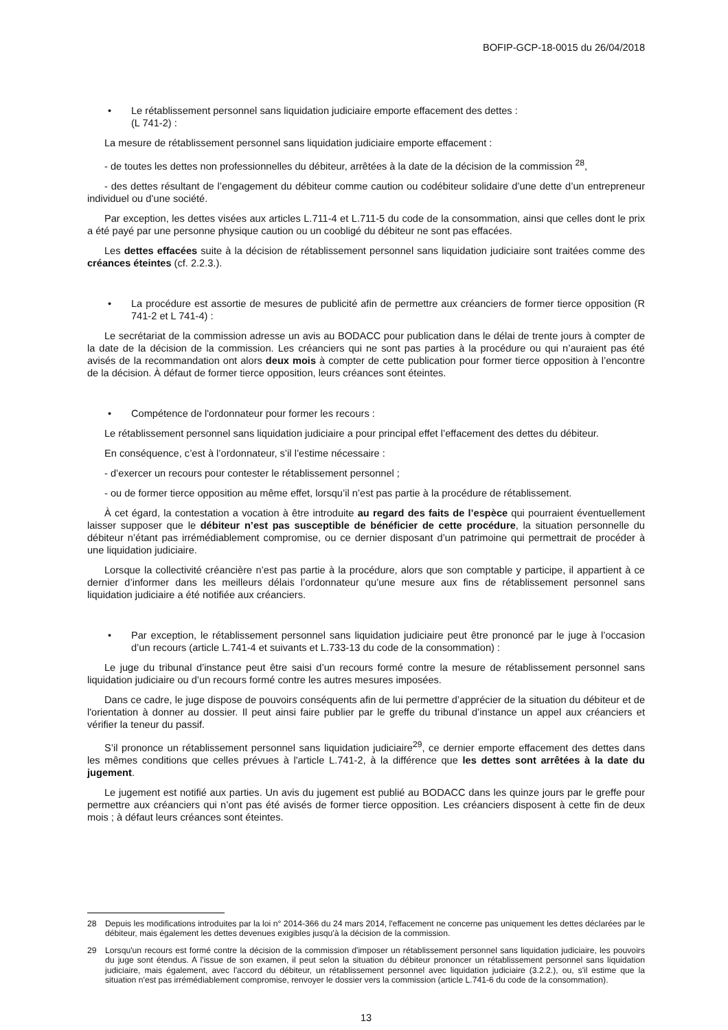BOFIP-GCP-18-0015 du 26/04/2018
• Le rétablissement personnel sans liquidation judiciaire emporte effacement des dettes :
(L 741-2) :
La mesure de rétablissement personnel sans liquidation judiciaire emporte effacement :
- de toutes les dettes non professionnelles du débiteur, arrêtées à la date de la décision de la commission <sup>28</sup>,
- des dettes résultant de l’engagement du débiteur comme caution ou codébiteur solidaire d’une dette d’un entrepreneur individuel ou d’une société.
Par exception, les dettes visées aux articles L.711-4 et L.711-5 du code de la consommation, ainsi que celles dont le prix a été payé par une personne physique caution ou un coobligé du débiteur ne sont pas effacées.
Les dettes effacées suite à la décision de rétablissement personnel sans liquidation judiciaire sont traitées comme des créances éteintes (cf. 2.2.3.).
• La procédure est assortie de mesures de publicité afin de permettre aux créanciers de former tierce opposition (R 741-2 et L 741-4) :
Le secrétariat de la commission adresse un avis au BODACC pour publication dans le délai de trente jours à compter de la date de la décision de la commission. Les créanciers qui ne sont pas parties à la procédure ou qui n’auraient pas été avisés de la recommandation ont alors deux mois à compter de cette publication pour former tierce opposition à l’encontre de la décision. À défaut de former tierce opposition, leurs créances sont éteintes.
• Compétence de l'ordonnateur pour former les recours :
Le rétablissement personnel sans liquidation judiciaire a pour principal effet l’effacement des dettes du débiteur.
En conséquence, c’est à l’ordonnateur, s’il l’estime nécessaire :
- d’exercer un recours pour contester le rétablissement personnel ;
- ou de former tierce opposition au même effet, lorsqu’il n’est pas partie à la procédure de rétablissement.
À cet égard, la contestation a vocation à être introduite au regard des faits de l’espèce qui pourraient éventuellement laisser supposer que le débiteur n’est pas susceptible de bénéficier de cette procédure, la situation personnelle du débiteur n’étant pas irrémédiablement compromise, ou ce dernier disposant d’un patrimoine qui permettrait de procéder à une liquidation judiciaire.
Lorsque la collectivité créancière n’est pas partie à la procédure, alors que son comptable y participe, il appartient à ce dernier d’informer dans les meilleurs délais l’ordonnateur qu’une mesure aux fins de rétablissement personnel sans liquidation judiciaire a été notifiée aux créanciers.
• Par exception, le rétablissement personnel sans liquidation judiciaire peut être prononcé par le juge à l’occasion d’un recours (article L.741-4 et suivants et L.733-13 du code de la consommation) :
Le juge du tribunal d’instance peut être saisi d’un recours formé contre la mesure de rétablissement personnel sans liquidation judiciaire ou d’un recours formé contre les autres mesures imposées.
Dans ce cadre, le juge dispose de pouvoirs conséquents afin de lui permettre d’apprécier de la situation du débiteur et de l'orientation à donner au dossier. Il peut ainsi faire publier par le greffe du tribunal d’instance un appel aux créanciers et vérifier la teneur du passif.
S’il prononce un rétablissement personnel sans liquidation judiciaire<sup>29</sup>, ce dernier emporte effacement des dettes dans les mêmes conditions que celles prévues à l'article L.741-2, à la différence que les dettes sont arrêtées à la date du jugement.
Le jugement est notifié aux parties. Un avis du jugement est publié au BODACC dans les quinze jours par le greffe pour permettre aux créanciers qui n’ont pas été avisés de former tierce opposition. Les créanciers disposent à cette fin de deux mois ; à défaut leurs créances sont éteintes.
28 Depuis les modifications introduites par la loi n° 2014-366 du 24 mars 2014, l'effacement ne concerne pas uniquement les dettes déclarées par le débiteur, mais également les dettes devenues exigibles jusqu'à la décision de la commission.
29 Lorsqu'un recours est formé contre la décision de la commission d'imposer un rétablissement personnel sans liquidation judiciaire, les pouvoirs du juge sont étendus. A l'issue de son examen, il peut selon la situation du débiteur prononcer un rétablissement personnel sans liquidation judiciaire, mais également, avec l'accord du débiteur, un rétablissement personnel avec liquidation judiciaire (3.2.2.), ou, s'il estime que la situation n'est pas irrémédiablement compromise, renvoyer le dossier vers la commission (article L.741-6 du code de la consommation).
13